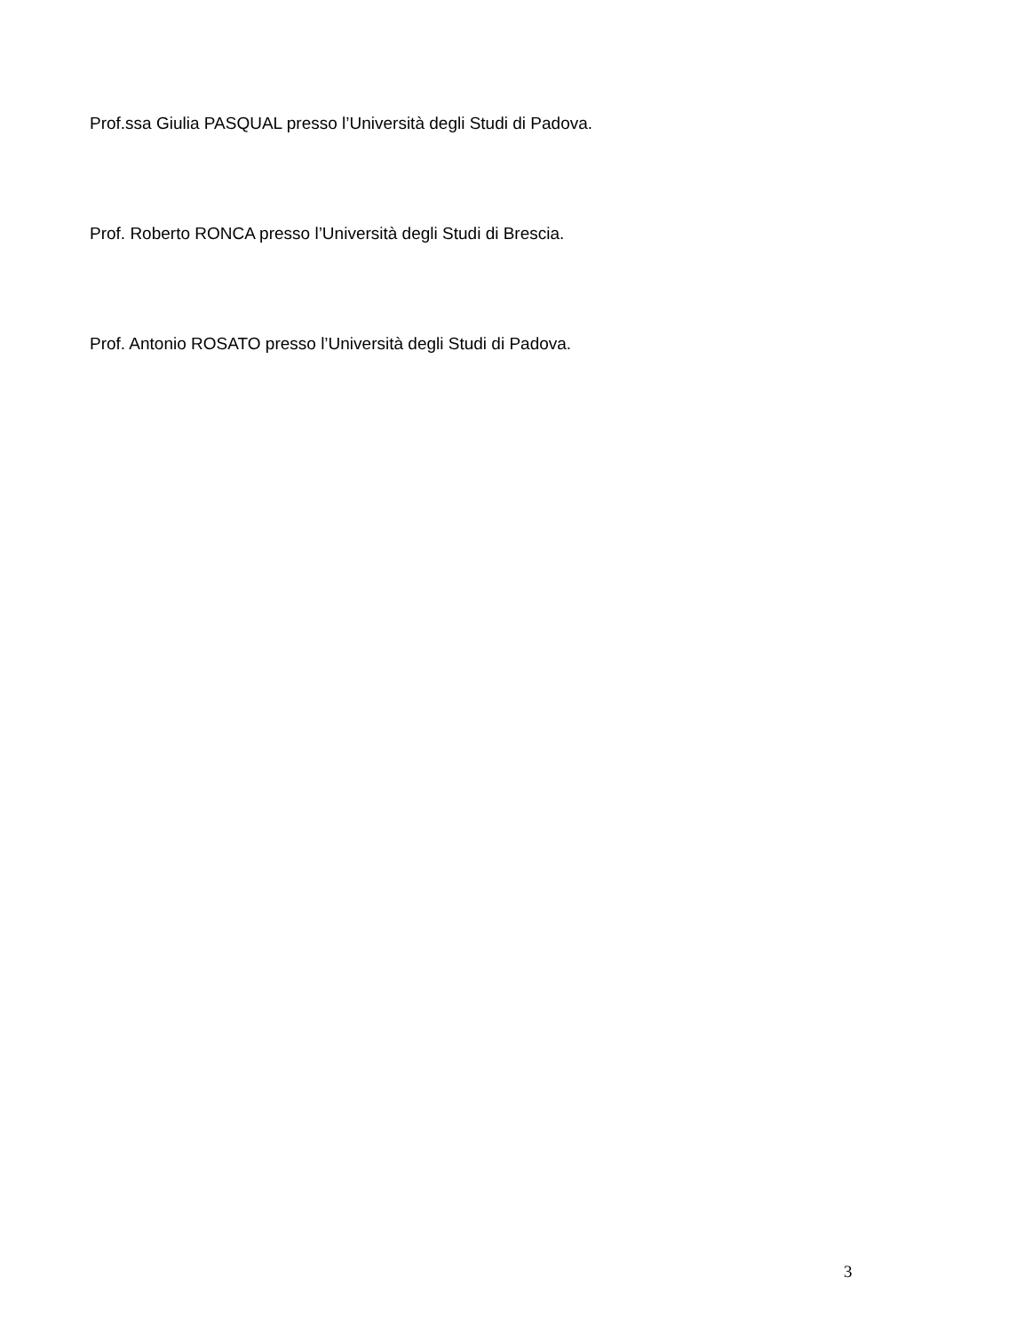Prof.ssa Giulia PASQUAL presso l’Università degli Studi di Padova.
Prof. Roberto RONCA presso l’Università degli Studi di Brescia.
Prof. Antonio ROSATO presso l’Università degli Studi di Padova.
3